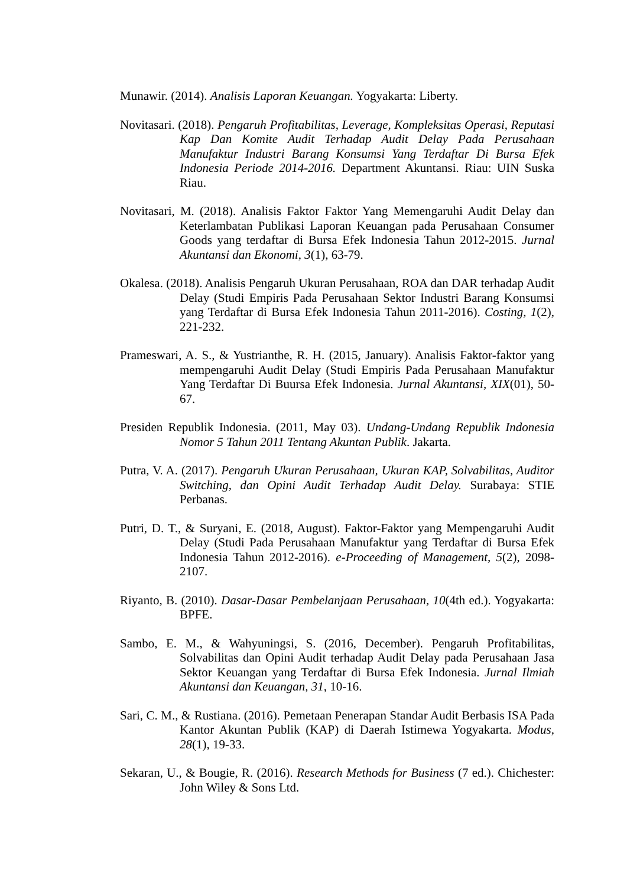Munawir. (2014). Analisis Laporan Keuangan. Yogyakarta: Liberty.
Novitasari. (2018). Pengaruh Profitabilitas, Leverage, Kompleksitas Operasi, Reputasi Kap Dan Komite Audit Terhadap Audit Delay Pada Perusahaan Manufaktur Industri Barang Konsumsi Yang Terdaftar Di Bursa Efek Indonesia Periode 2014-2016. Department Akuntansi. Riau: UIN Suska Riau.
Novitasari, M. (2018). Analisis Faktor Faktor Yang Memengaruhi Audit Delay dan Keterlambatan Publikasi Laporan Keuangan pada Perusahaan Consumer Goods yang terdaftar di Bursa Efek Indonesia Tahun 2012-2015. Jurnal Akuntansi dan Ekonomi, 3(1), 63-79.
Okalesa. (2018). Analisis Pengaruh Ukuran Perusahaan, ROA dan DAR terhadap Audit Delay (Studi Empiris Pada Perusahaan Sektor Industri Barang Konsumsi yang Terdaftar di Bursa Efek Indonesia Tahun 2011-2016). Costing, 1(2), 221-232.
Prameswari, A. S., & Yustrianthe, R. H. (2015, January). Analisis Faktor-faktor yang mempengaruhi Audit Delay (Studi Empiris Pada Perusahaan Manufaktur Yang Terdaftar Di Buursa Efek Indonesia. Jurnal Akuntansi, XIX(01), 50-67.
Presiden Republik Indonesia. (2011, May 03). Undang-Undang Republik Indonesia Nomor 5 Tahun 2011 Tentang Akuntan Publik. Jakarta.
Putra, V. A. (2017). Pengaruh Ukuran Perusahaan, Ukuran KAP, Solvabilitas, Auditor Switching, dan Opini Audit Terhadap Audit Delay. Surabaya: STIE Perbanas.
Putri, D. T., & Suryani, E. (2018, August). Faktor-Faktor yang Mempengaruhi Audit Delay (Studi Pada Perusahaan Manufaktur yang Terdaftar di Bursa Efek Indonesia Tahun 2012-2016). e-Proceeding of Management, 5(2), 2098-2107.
Riyanto, B. (2010). Dasar-Dasar Pembelanjaan Perusahaan, 10(4th ed.). Yogyakarta: BPFE.
Sambo, E. M., & Wahyuningsi, S. (2016, December). Pengaruh Profitabilitas, Solvabilitas dan Opini Audit terhadap Audit Delay pada Perusahaan Jasa Sektor Keuangan yang Terdaftar di Bursa Efek Indonesia. Jurnal Ilmiah Akuntansi dan Keuangan, 31, 10-16.
Sari, C. M., & Rustiana. (2016). Pemetaan Penerapan Standar Audit Berbasis ISA Pada Kantor Akuntan Publik (KAP) di Daerah Istimewa Yogyakarta. Modus, 28(1), 19-33.
Sekaran, U., & Bougie, R. (2016). Research Methods for Business (7 ed.). Chichester: John Wiley & Sons Ltd.